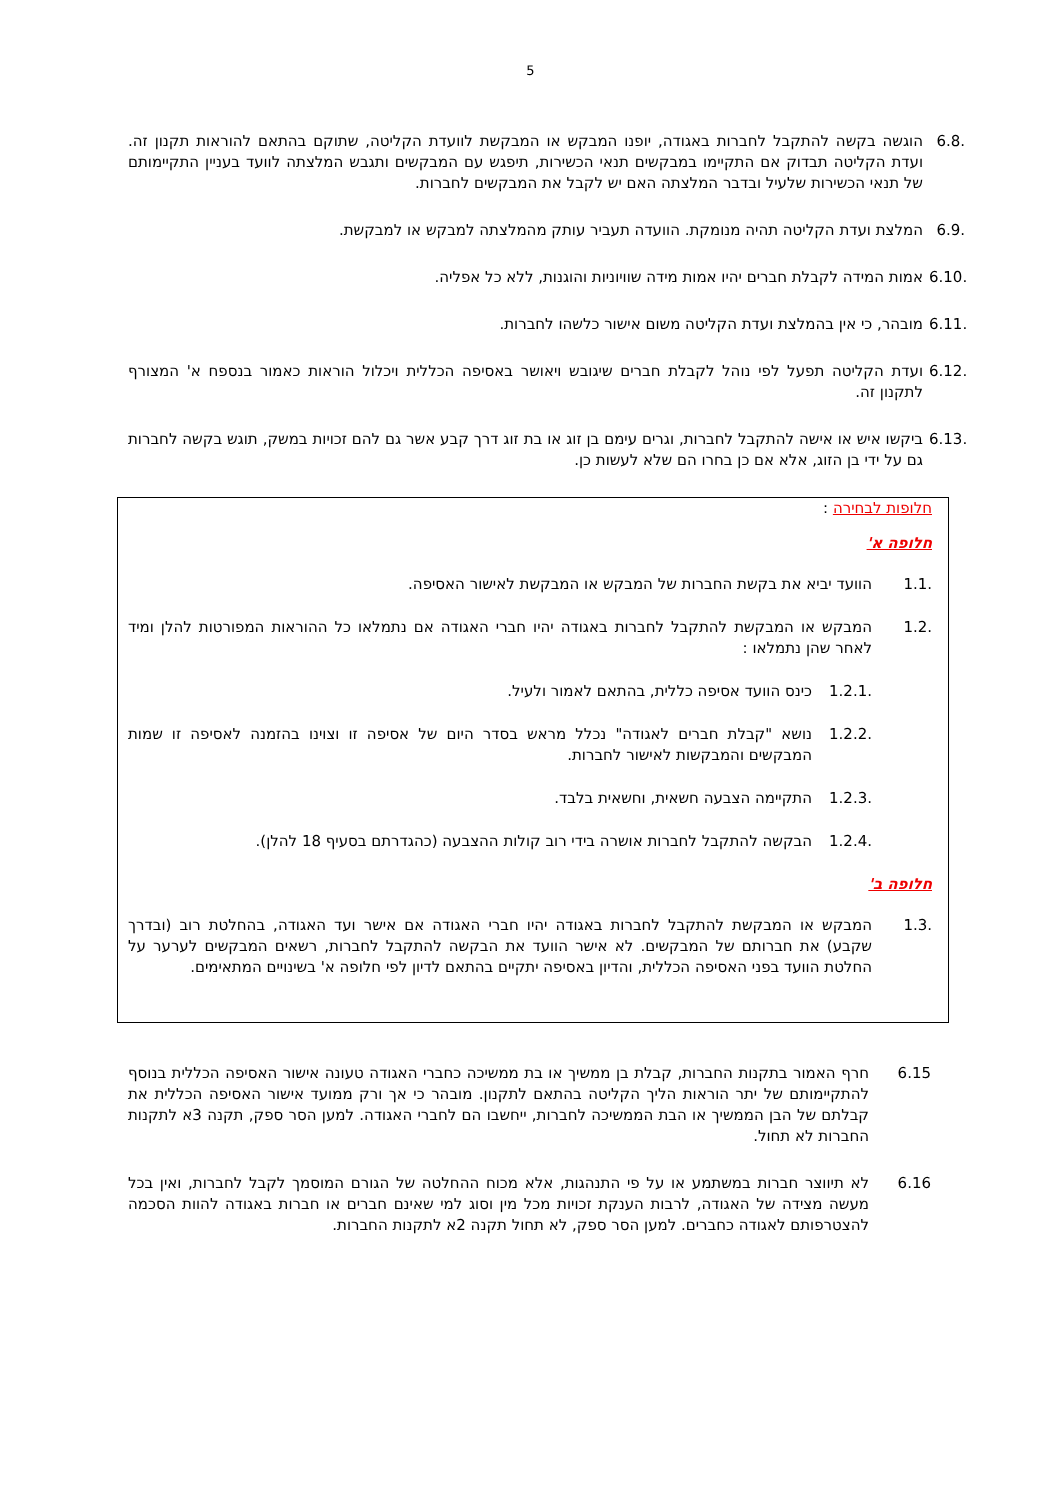5
6.8. הוגשה בקשה להתקבל לחברות באגודה, יופנו המבקש או המבקשת לוועדת הקליטה, שתוקם בהתאם להוראות תקנון זה. ועדת הקליטה תבדוק אם התקיימו במבקשים תנאי הכשירות, תיפגש עם המבקשים ותגבש המלצתה לוועד בעניין התקיימותם של תנאי הכשירות שלעיל ובדבר המלצתה האם יש לקבל את המבקשים לחברות.
6.9. המלצת ועדת הקליטה תהיה מנומקת. הוועדה תעביר עותק מהמלצתה למבקש או למבקשת.
6.10.
אמות המידה לקבלת חברים יהיו אמות מידה שוויוניות והוגנות, ללא כל אפליה.
6.11.
מובהר, כי אין בהמלצת ועדת הקליטה משום אישור כלשהו לחברות.
6.12.
ועדת הקליטה תפעל לפי נוהל לקבלת חברים שיגובש ויאושר באסיפה הכללית ויכלול הוראות כאמור בנספח א' המצורף לתקנון זה.
6.13.
ביקשו איש או אישה להתקבל לחברות, וגרים עימם בן זוג או בת זוג דרך קבע אשר גם להם זכויות במשק, תוגש בקשה לחברות גם על ידי בן הזוג, אלא אם כן בחרו הם שלא לעשות כן.
חלופות לבחירה :
חלופה א'
1.1. הוועד יביא את בקשת החברות של המבקש או המבקשת לאישור האסיפה.
1.2. המבקש או המבקשת להתקבל לחברות באגודה יהיו חברי האגודה אם נתמלאו כל ההוראות המפורטות להלן ומיד לאחר שהן נתמלאו :
1.2.1.
כינס הוועד אסיפה כללית, בהתאם לאמור ולעיל.
1.2.2.
נושא "קבלת חברים לאגודה" נכלל מראש בסדר היום של אסיפה זו וצוינו בהזמנה לאסיפה זו שמות המבקשים והמבקשות לאישור לחברות.
1.2.3.
התקיימה הצבעה חשאית, וחשאית בלבד.
1.2.4.
הבקשה להתקבל לחברות אושרה בידי רוב קולות ההצבעה (כהגדרתם בסעיף 18 להלן).
חלופה ב'
1.3. המבקש או המבקשת להתקבל לחברות באגודה יהיו חברי האגודה אם אישר ועד האגודה, בהחלטת רוב (ובדרך שקבע) את חברותם של המבקשים. לא אישר הוועד את הבקשה להתקבל לחברות, רשאים המבקשים לערער על החלטת הוועד בפני האסיפה הכללית, והדיון באסיפה יתקיים בהתאם לדיון לפי חלופה א' בשינויים המתאימים.
6.15 חרף האמור בתקנות החברות, קבלת בן ממשיך או בת ממשיכה כחברי האגודה טעונה אישור האסיפה הכללית בנוסף להתקיימותם של יתר הוראות הליך הקליטה בהתאם לתקנון. מובהר כי אך ורק ממועד אישור האסיפה הכללית את קבלתם של הבן הממשיך או הבת הממשיכה לחברות, ייחשבו הם לחברי האגודה. למען הסר ספק, תקנה 3א לתקנות החברות לא תחול.
6.16 לא תיווצר חברות במשתמע או על פי התנהגות, אלא מכוח ההחלטה של הגורם המוסמך לקבל לחברות, ואין בכל מעשה מצידה של האגודה, לרבות הענקת זכויות מכל מין וסוג למי שאינם חברים או חברות באגודה להוות הסכמה להצטרפותם לאגודה כחברים. למען הסר ספק, לא תחול תקנה 2א לתקנות החברות.